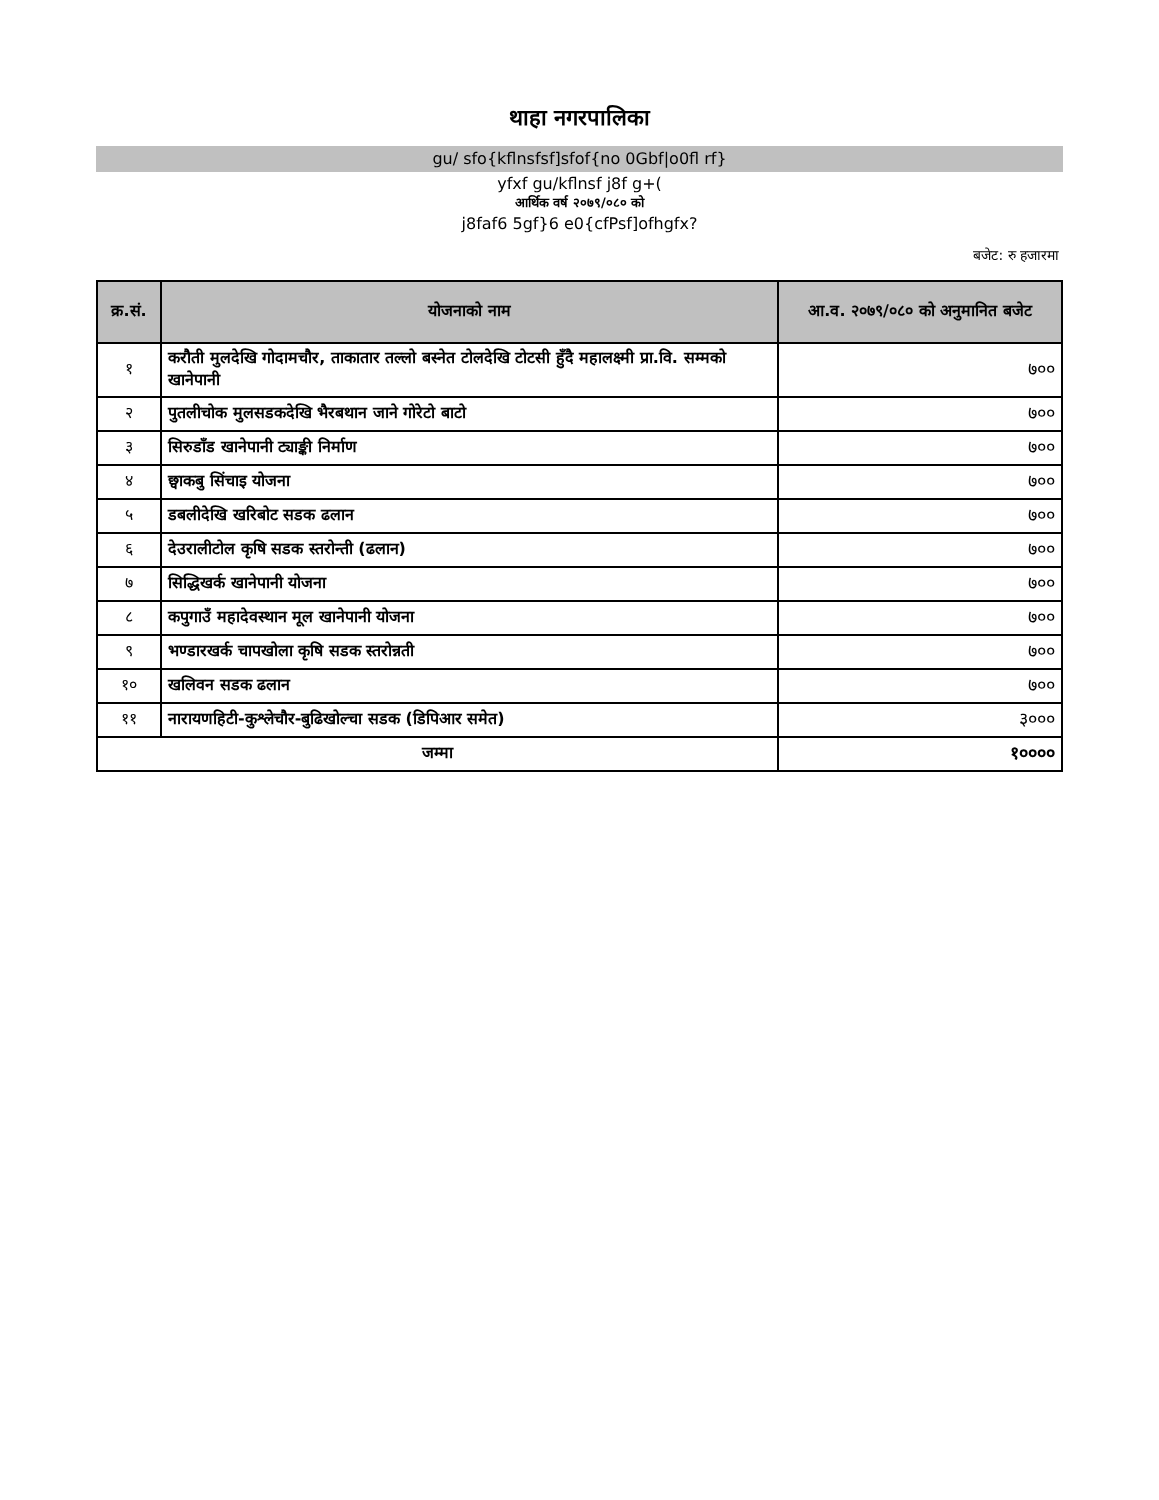थाहा नगरपालिका
gu/ sfo{kflnsfsf]sfof{no 0Gbf|o0fl rf}
yfxf gu/kflnsf j8f g+(
आर्थिक वर्ष २०७९/०८० को
j8faf6 5gf}6 e0{cfPsf]ofhgfx?
बजेट: रु हजारमा
| क्र.सं. | योजनाको नाम | आ.व. २०७९/०८० को अनुमानित बजेट |
| --- | --- | --- |
| १ | करौती मुलदेखि गोदामचौर, ताकातार तल्लो बस्नेत टोलदेखि टोटसी हुँदै महालक्ष्मी प्रा.वि. सम्मको खानेपानी | ७०० |
| २ | पुतलीचोक मुलसडकदेखि भैरबथान जाने गोरेटो बाटो | ७०० |
| ३ | सिरुडाँड खानेपानी ट्याङ्की निर्माण | ७०० |
| ४ | छ्वाकबु सिंचाइ योजना | ७०० |
| ५ | डबलीदेखि खरिबोट सडक ढलान | ७०० |
| ६ | देउरालीटोल कृषि सडक स्तरोन्ती (ढलान) | ७०० |
| ७ | सिद्धिखर्क खानेपानी योजना | ७०० |
| ८ | कपुगाउँ महादेवस्थान मूल खानेपानी योजना | ७०० |
| ९ | भण्डारखर्क चापखोला कृषि सडक स्तरोन्नती | ७०० |
| १० | खलिवन सडक ढलान | ७०० |
| ११ | नारायणहिटी-कुश्लेचौर-बुढिखोल्चा सडक (डिपिआर समेत) | ३००० |
| जम्मा | | १०००० |